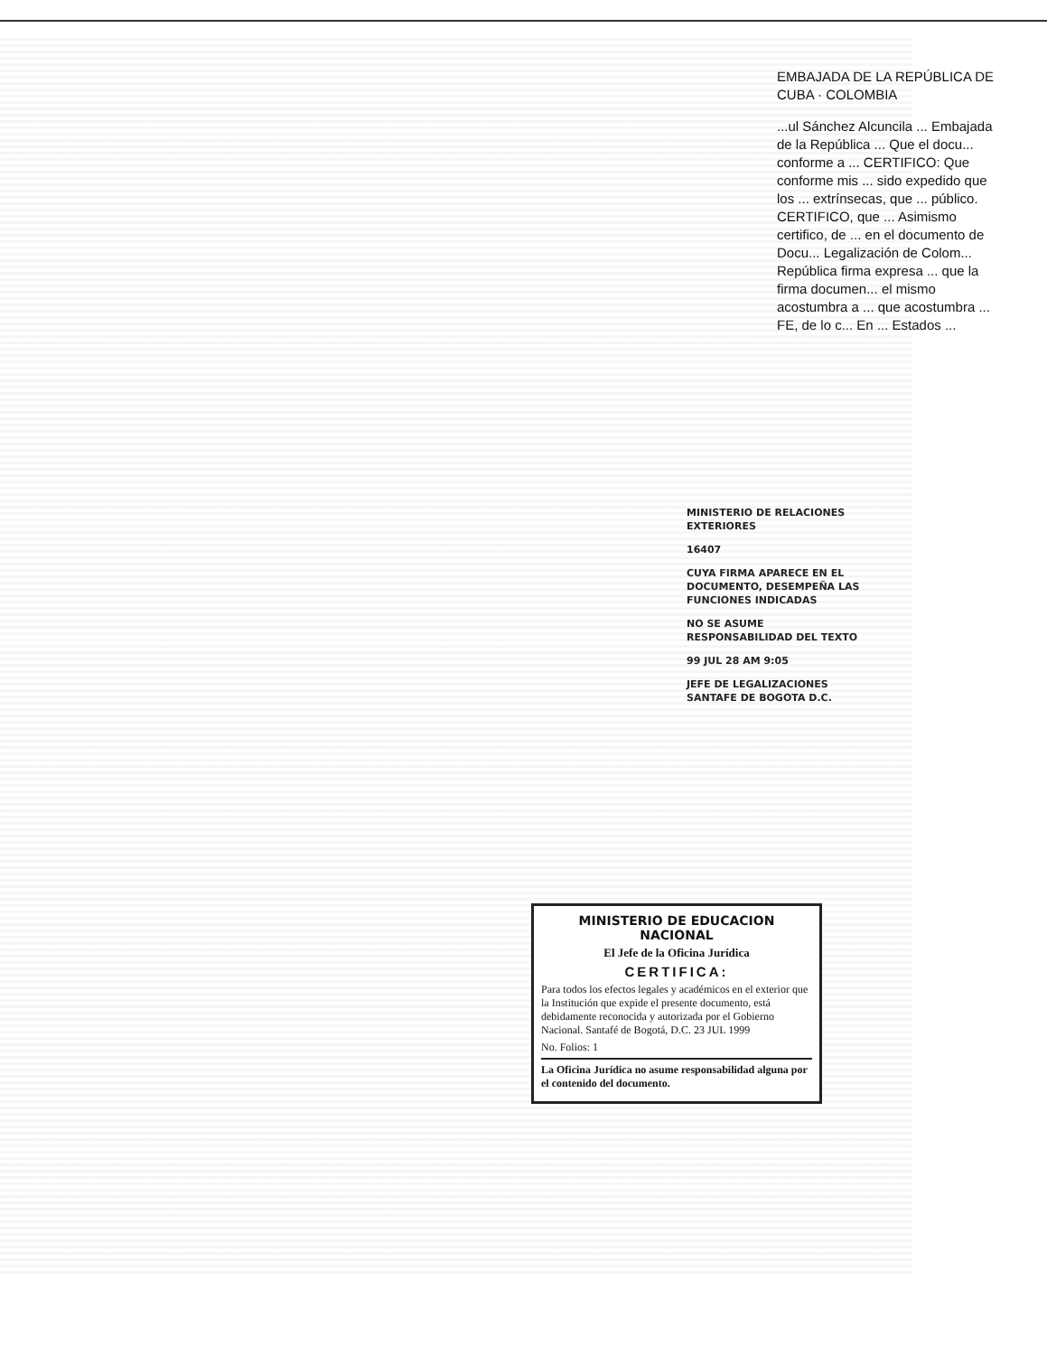EMBAJADA DE LA REPÚBLICA DE CUBA · COLOMBIA
...ul Sánchez Alcuncila ... Embajada de la República ... Que el docu... conforme a ... CERTIFICO: Que conforme mis ... sido expedido que los ... extrínsecas, que ... público. CERTIFICO, que ... Asimismo certifico, de ... en el documento de Docu... Legalización de Colom... República firma expresa ... que la firma documen... el mismo acostumbra a ... que acostumbra ... FE, de lo c... En ... Estados ...
MINISTERIO DE RELACIONES EXTERIORES
16407
CUYA FIRMA APARECE EN EL DOCUMENTO, DESEMPEÑA LAS FUNCIONES INDICADAS
NO SE ASUME RESPONSABILIDAD DEL TEXTO
99 JUL 28 AM 9:05
JEFE DE LEGALIZACIONES SANTAFE DE BOGOTA D.C.
MINISTERIO DE EDUCACION NACIONAL
El Jefe de la Oficina Jurídica
CERTIFICA:
Para todos los efectos legales y académicos en el exterior que la Institución que expide el presente documento, está debidamente reconocida y autorizada por el Gobierno Nacional. Santafé de Bogotá, D.C. 23 JUL 1999
No. Folios: 1
La Oficina Jurídica no asume responsabilidad alguna por el contenido del documento.